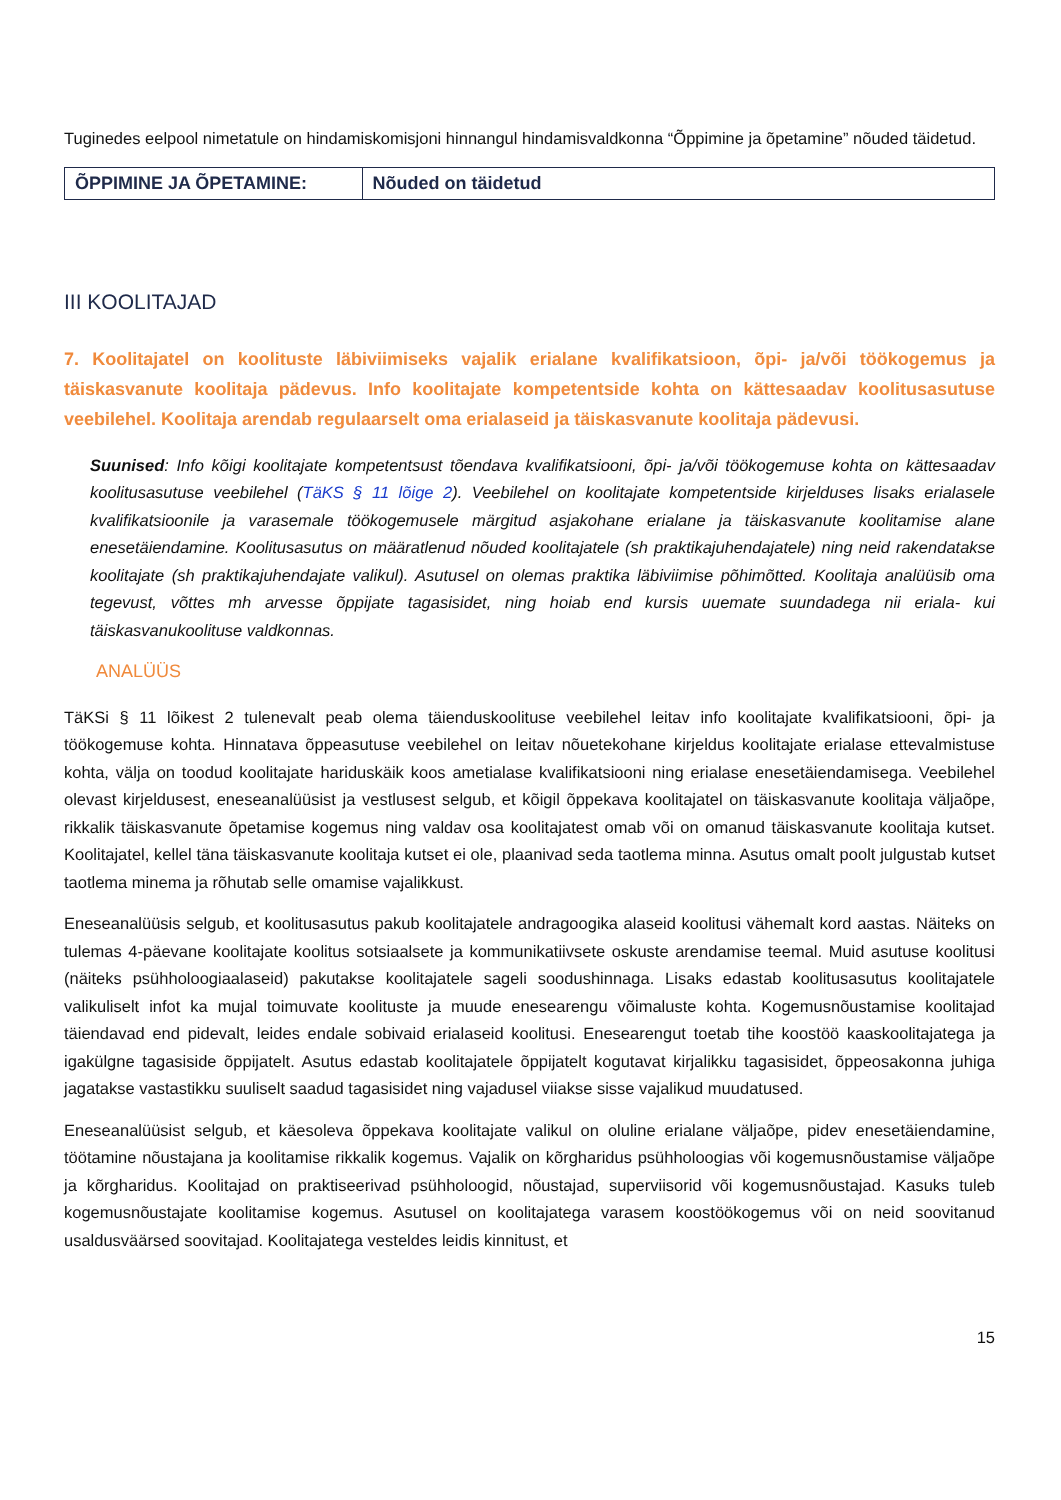Tuginedes eelpool nimetatule on hindamiskomisjoni hinnangul hindamisvaldkonna “Õppimine ja õpetamine” nõuded täidetud.
| ÕPPIMINE JA ÕPETAMINE: | Nõuded on täidetud |
III KOOLITAJAD
7. Koolitajatel on koolituste läbiviimiseks vajalik erialane kvalifikatsioon, õpi- ja/või töökogemus ja täiskasvanute koolitaja pädevus. Info koolitajate kompetentside kohta on kättesaadav koolitusasutuse veebilehel. Koolitaja arendab regulaarselt oma erialaseid ja täiskasvanute koolitaja pädevusi.
Suunised: Info kõigi koolitajate kompetentsust tõendava kvalifikatsiooni, õpi- ja/või töökogemuse kohta on kättesaadav koolitusasutuse veebilehel (TäKS § 11 lõige 2). Veebilehel on koolitajate kompetentside kirjelduses lisaks erialasele kvalifikatsioonile ja varasemale töökogemusele märgitud asjakohane erialane ja täiskasvanute koolitamise alane enesetäiendamine. Koolitusasutus on määratlenud nõuded koolitajatele (sh praktikajuhendajatele) ning neid rakendatakse koolitajate (sh praktikajuhendajate valikul). Asutusel on olemas praktika läbiviimise põhimõtted. Koolitaja analüüsib oma tegevust, võttes mh arvesse õppijate tagasisidet, ning hoiab end kursis uuemate suundadega nii eriala- kui täiskasvanukoolituse valdkonnas.
ANALÜÜS
TäKSi § 11 lõikest 2 tulenevalt peab olema täienduskoolituse veebilehel leitav info koolitajate kvalifikatsiooni, õpi- ja töökogemuse kohta. Hinnatava õppeasutuse veebilehel on leitav nõuetekohane kirjeldus koolitajate erialase ettevalmistuse kohta, välja on toodud koolitajate hariduskäik koos ametialase kvalifikatsiooni ning erialase enesetäiendamisega. Veebilehel olevast kirjeldusest, eneseanalüüsist ja vestlusest selgub, et kõigil õppekava koolitajatel on täiskasvanute koolitaja väljaõpe, rikkalik täiskasvanute õpetamise kogemus ning valdav osa koolitajatest omab või on omanud täiskasvanute koolitaja kutset. Koolitajatel, kellel täna täiskasvanute koolitaja kutset ei ole, plaanivad seda taotlema minna. Asutus omalt poolt julgustab kutset taotlema minema ja rõhutab selle omamise vajalikkust.
Eneseanalüüsis selgub, et koolitusasutus pakub koolitajatele andragoogika alaseid koolitusi vähemalt kord aastas. Näiteks on tulemas 4-päevane koolitajate koolitus sotsiaalsete ja kommunikatiivsete oskuste arendamise teemal. Muid asutuse koolitusi (näiteks psühholoogiaalaseid) pakutakse koolitajatele sageli soodushinnaga. Lisaks edastab koolitusasutus koolitajatele valikuliselt infot ka mujal toimuvate koolituste ja muude enesearengu võimaluste kohta. Kogemusnõustamise koolitajad täiendavad end pidevalt, leides endale sobivaid erialaseid koolitusi. Enesearengut toetab tihe koostöö kaaskoolitajatega ja igakülgne tagasiside õppijatelt. Asutus edastab koolitajatele õppijatelt kogutavat kirjalikku tagasisidet, õppeosakonna juhiga jagatakse vastastikku suuliselt saadud tagasisidet ning vajadusel viiakse sisse vajalikud muudatused.
Eneseanalüüsist selgub, et käesoleva õppekava koolitajate valikul on oluline erialane väljaõpe, pidev enesetäiendamine, töötamine nõustajana ja koolitamise rikkalik kogemus. Vajalik on kõrgharidus psühholoogias või kogemusnõustamise väljaõpe ja kõrgharidus. Koolitajad on praktiseerivad psühholoogid, nõustajad, superviisorid või kogemusnõustajad. Kasuks tuleb kogemusnõustajate koolitamise kogemus. Asutusel on koolitajatega varasem koostöökogemus või on neid soovitanud usaldusväärsed soovitajad. Koolitajatega vesteldes leidis kinnitust, et
15